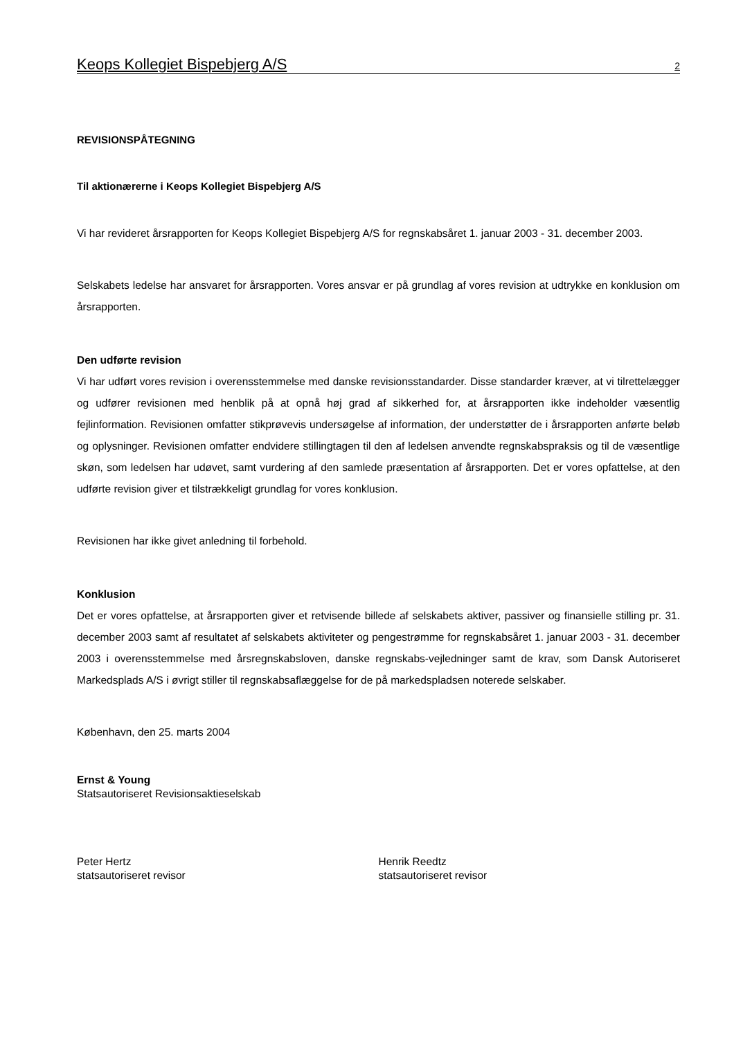Keops Kollegiet Bispebjerg A/S 2
REVISIONSPÅTEGNING
Til aktionærerne i Keops Kollegiet Bispebjerg A/S
Vi har revideret årsrapporten for Keops Kollegiet Bispebjerg A/S for regnskabsåret 1. januar 2003 - 31. december 2003.
Selskabets ledelse har ansvaret for årsrapporten. Vores ansvar er på grundlag af vores revision at udtrykke en konklusion om årsrapporten.
Den udførte revision
Vi har udført vores revision i overensstemmelse med danske revisionsstandarder. Disse standarder kræver, at vi tilrettelægger og udfører revisionen med henblik på at opnå høj grad af sikkerhed for, at årsrapporten ikke indeholder væsentlig fejlinformation. Revisionen omfatter stikprøvevis undersøgelse af information, der understøtter de i årsrapporten anførte beløb og oplysninger. Revisionen omfatter endvidere stillingtagen til den af ledelsen anvendte regnskabspraksis og til de væsentlige skøn, som ledelsen har udøvet, samt vurdering af den samlede præsentation af årsrapporten. Det er vores opfattelse, at den udførte revision giver et tilstrækkeligt grundlag for vores konklusion.
Revisionen har ikke givet anledning til forbehold.
Konklusion
Det er vores opfattelse, at årsrapporten giver et retvisende billede af selskabets aktiver, passiver og finansielle stilling pr. 31. december 2003 samt af resultatet af selskabets aktiviteter og pengestrømme for regnskabsåret 1. januar 2003 - 31. december 2003 i overensstemmelse med årsregnskabsloven, danske regnskabs-vejledninger samt de krav, som Dansk Autoriseret Markedsplads A/S i øvrigt stiller til regnskabsaflæggelse for de på markedspladsen noterede selskaber.
København, den 25. marts 2004
Ernst & Young
Statsautoriseret Revisionsaktieselskab
Peter Hertz
statsautoriseret revisor
Henrik Reedtz
statsautoriseret revisor